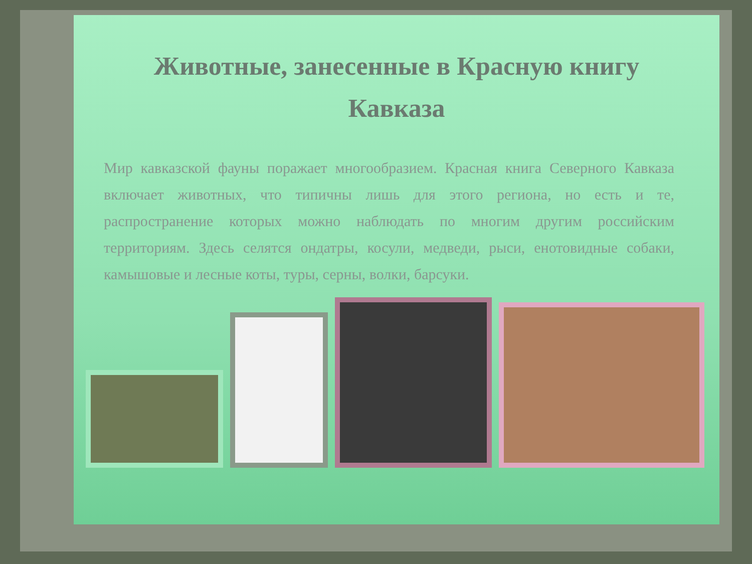Животные, занесенные в Красную книгу
Кавказа
Мир кавказской фауны поражает многообразием. Красная книга Северного Кавказа включает животных, что типичны лишь для этого региона, но есть и те, распространение которых можно наблюдать по многим другим российским территориям. Здесь селятся ондатры, косули, медведи, рыси, енотовидные собаки, камышовые и лесные коты, туры, серны, волки, барсуки.